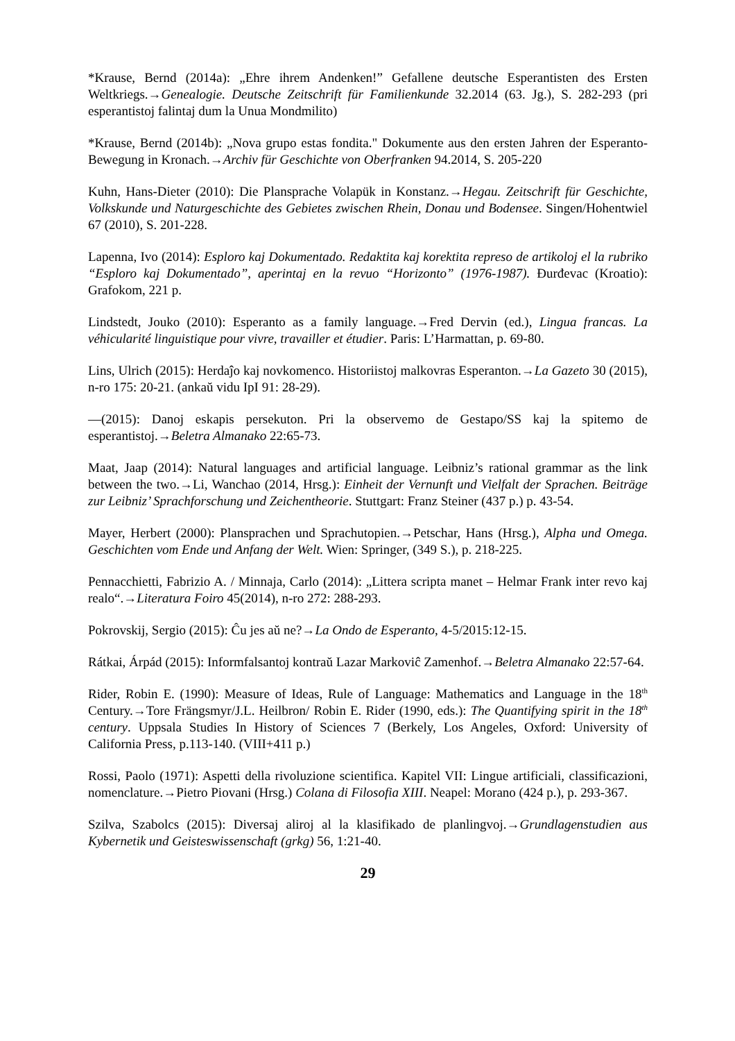*Krause, Bernd (2014a): „Ehre ihrem Andenken!” Gefallene deutsche Esperantisten des Ersten Weltkriegs.→Genealogie. Deutsche Zeitschrift für Familienkunde 32.2014 (63. Jg.), S. 282-293 (pri esperantistoj falintaj dum la Unua Mondmilito)
*Krause, Bernd (2014b): „Nova grupo estas fondita." Dokumente aus den ersten Jahren der Esperanto-Bewegung in Kronach.→Archiv für Geschichte von Oberfranken 94.2014, S. 205-220
Kuhn, Hans-Dieter (2010): Die Plansprache Volapük in Konstanz.→Hegau. Zeitschrift für Geschichte, Volkskunde und Naturgeschichte des Gebietes zwischen Rhein, Donau und Bodensee. Singen/Hohentwiel 67 (2010), S. 201-228.
Lapenna, Ivo (2014): Esploro kaj Dokumentado. Redaktita kaj korektita represo de artikoloj el la rubriko “Esploro kaj Dokumentado”, aperintaj en la revuo “Horizonto” (1976-1987). Đurđevac (Kroatio): Grafokom, 221 p.
Lindstedt, Jouko (2010): Esperanto as a family language.→Fred Dervin (ed.), Lingua francas. La véhicularité linguistique pour vivre, travailler et étudier. Paris: L’Harmattan, p. 69-80.
Lins, Ulrich (2015): Herdaĵo kaj novkomenco. Historiistoj malkovras Esperanton.→La Gazeto 30 (2015), n-ro 175: 20-21. (ankaŭ vidu IpI 91: 28-29).
—(2015): Danoj eskapis persekuton. Pri la observemo de Gestapo/SS kaj la spitemo de esperantistoj.→Beletra Almanako 22:65-73.
Maat, Jaap (2014): Natural languages and artificial language. Leibniz’s rational grammar as the link between the two.→Li, Wanchao (2014, Hrsg.): Einheit der Vernunft und Vielfalt der Sprachen. Beiträge zur Leibniz’ Sprachforschung und Zeichentheorie. Stuttgart: Franz Steiner (437 p.) p. 43-54.
Mayer, Herbert (2000): Plansprachen und Sprachutopien.→Petschar, Hans (Hrsg.), Alpha und Omega. Geschichten vom Ende und Anfang der Welt. Wien: Springer, (349 S.), p. 218-225.
Pennacchietti, Fabrizio A. / Minnaja, Carlo (2014): „Littera scripta manet – Helmar Frank inter revo kaj realo“.→Literatura Foiro 45(2014), n-ro 272: 288-293.
Pokrovskij, Sergio (2015): Ĉu jes aŭ ne?→La Ondo de Esperanto, 4-5/2015:12-15.
Rátkai, Árpád (2015): Informfalsantoj kontraŭ Lazar Markoviĉ Zamenhof.→Beletra Almanako 22:57-64.
Rider, Robin E. (1990): Measure of Ideas, Rule of Language: Mathematics and Language in the 18<sup>th</sup> Century.→Tore Frängsmyr/J.L. Heilbron/ Robin E. Rider (1990, eds.): The Quantifying spirit in the 18<sup>th</sup> century. Uppsala Studies In History of Sciences 7 (Berkely, Los Angeles, Oxford: University of California Press, p.113-140. (VIII+411 p.)
Rossi, Paolo (1971): Aspetti della rivoluzione scientifica. Kapitel VII: Lingue artificiali, classificazioni, nomenclature.→Pietro Piovani (Hrsg.) Colana di Filosofia XIII. Neapel: Morano (424 p.), p. 293-367.
Szilva, Szabolcs (2015): Diversaj aliroj al la klasifikado de planlingvoj.→Grundlagenstudien aus Kybernetik und Geisteswissenschaft (grkg) 56, 1:21-40.
29